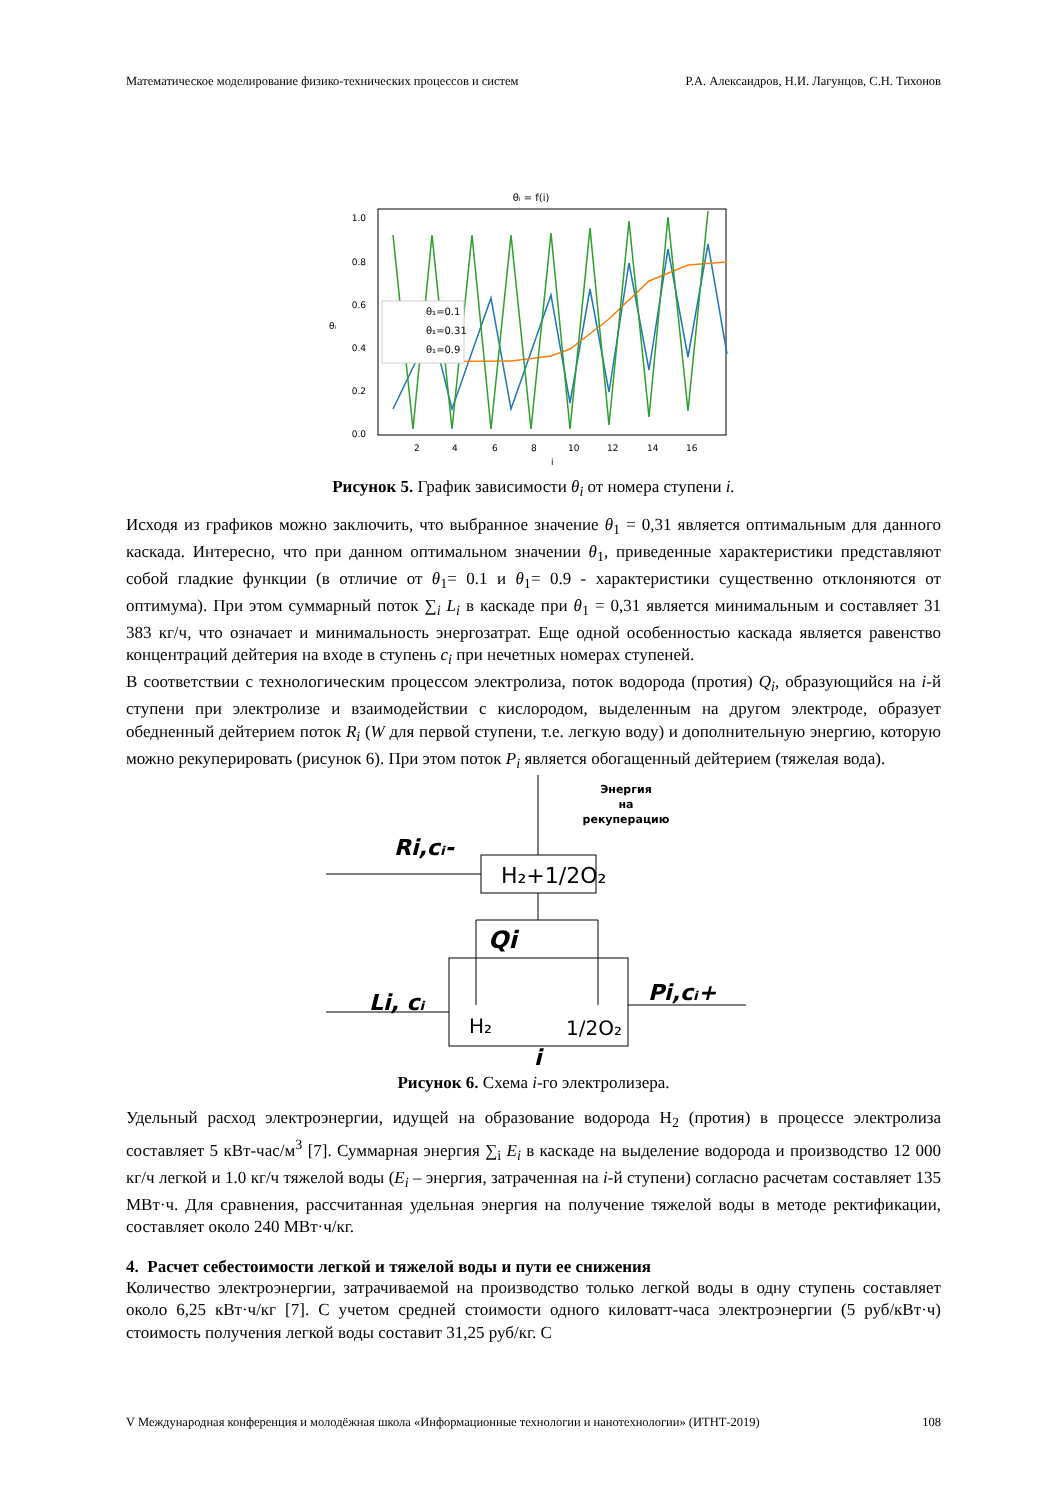Математическое моделирование физико-технических процессов и систем Р.А. Александров, Н.И. Лагунцов, С.Н. Тихонов
θᵢ = f(i)
1.0
0.8
0.6
0.4
0.2
0.0
2
4
6
8
10
12
14
16
θᵢ
i
θ₁=0.1
θ₁=0.31
θ₁=0.9
Рисунок 5. График зависимости θ<sub>i</sub> от номера ступени i.
Исходя из графиков можно заключить, что выбранное значение θ<sub>1</sub> = 0,31 является оптимальным для данного каскада. Интересно, что при данном оптимальном значении θ<sub>1</sub>, приведенные характеристики представляют собой гладкие функции (в отличие от θ<sub>1</sub>= 0.1 и θ<sub>1</sub>= 0.9 - характеристики существенно отклоняются от оптимума). При этом суммарный поток ∑<sub>i</sub> L<sub>i</sub> в каскаде при θ<sub>1</sub> = 0,31 является минимальным и составляет 31 383 кг/ч, что означает и минимальность энергозатрат. Еще одной особенностью каскада является равенство концентраций дейтерия на входе в ступень c<sub>i</sub> при нечетных номерах ступеней.
В соответствии с технологическим процессом электролиза, поток водорода (протия) Q<sub>i</sub>, образующийся на i-й ступени при электролизе и взаимодействии с кислородом, выделенным на другом электроде, образует обедненный дейтерием поток R<sub>i</sub> (W для первой ступени, т.е. легкую воду) и дополнительную энергию, которую можно рекуперировать (рисунок 6). При этом поток P<sub>i</sub> является обогащенный дейтерием (тяжелая вода).
Энергия
на
рекуперацию
Ri,cᵢ-
H₂+1/2O₂
Qi
Li, cᵢ
Pi,cᵢ+
H₂
1/2O₂
i
Рисунок 6. Схема i-го электролизера.
Удельный расход электроэнергии, идущей на образование водорода H<sub>2</sub> (протия) в процессе электролиза составляет 5 кВт-час/м<sup>3</sup> [7]. Суммарная энергия ∑<sub>i</sub> E<sub>i</sub> в каскаде на выделение водорода и производство 12 000 кг/ч легкой и 1.0 кг/ч тяжелой воды (E<sub>i</sub> – энергия, затраченная на i-й ступени) согласно расчетам составляет 135 МВт·ч. Для сравнения, рассчитанная удельная энергия на получение тяжелой воды в методе ректификации, составляет около 240 МВт·ч/кг.
4. Расчет себестоимости легкой и тяжелой воды и пути ее снижения
Количество электроэнергии, затрачиваемой на производство только легкой воды в одну ступень составляет около 6,25 кВт·ч/кг [7]. С учетом средней стоимости одного киловатт-часа электроэнергии (5 руб/кВт·ч) стоимость получения легкой воды составит 31,25 руб/кг. С
V Международная конференция и молодёжная школа «Информационные технологии и нанотехнологии» (ИТНТ-2019) 108